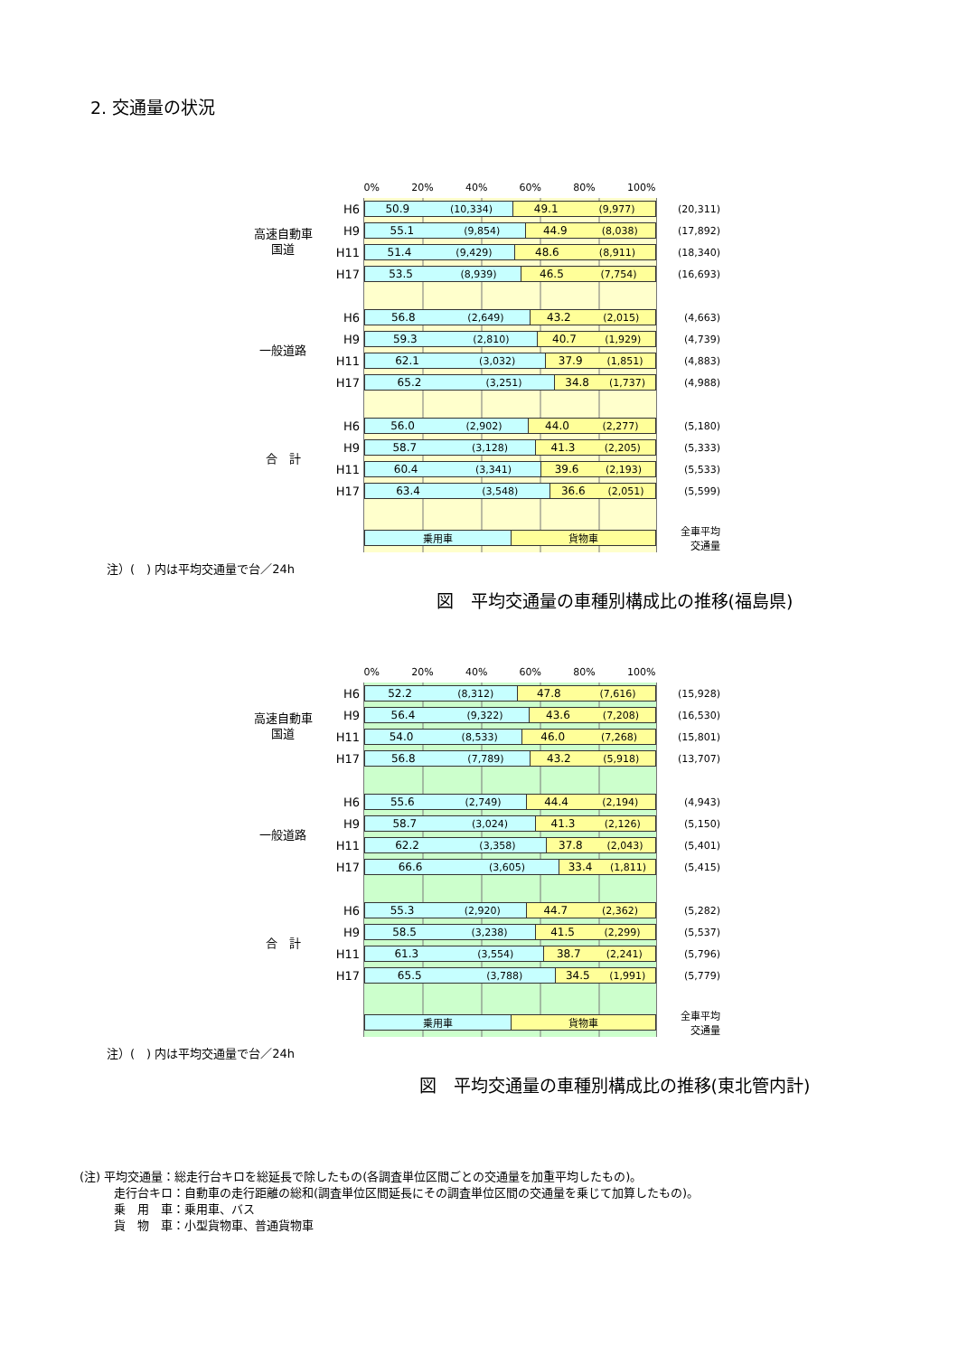2. 交通量の状況
| | | 0% 20% 40% 60% 80% 100% | |
| 高速自動車 国道 | H6 | 50.9 (10,334) 49.1 (9,977) | (20,311) |
| | H9 | 55.1 (9,854) 44.9 (8,038) | (17,892) |
| | H11 | 51.4 (9,429) 48.6 (8,911) | (18,340) |
| | H17 | 53.5 (8,939) 46.5 (7,754) | (16,693) |
| 一般道路 | H6 | 56.8 (2,649) 43.2 (2,015) | (4,663) |
| | H9 | 59.3 (2,810) 40.7 (1,929) | (4,739) |
| | H11 | 62.1 (3,032) 37.9 (1,851) | (4,883) |
| | H17 | 65.2 (3,251) 34.8 (1,737) | (4,988) |
| 合 計 | H6 | 56.0 (2,902) 44.0 (2,277) | (5,180) |
| | H9 | 58.7 (3,128) 41.3 (2,205) | (5,333) |
| | H11 | 60.4 (3,341) 39.6 (2,193) | (5,533) |
| | H17 | 63.4 (3,548) 36.6 (2,051) | (5,599) |
| | | 乗用車 貨物車 | 全車平均 交通量 |
注）(　) 内は平均交通量で台／24h
図　平均交通量の車種別構成比の推移(福島県)
| | | 0% 20% 40% 60% 80% 100% | |
| 高速自動車 国道 | H6 | 52.2 (8,312) 47.8 (7,616) | (15,928) |
| | H9 | 56.4 (9,322) 43.6 (7,208) | (16,530) |
| | H11 | 54.0 (8,533) 46.0 (7,268) | (15,801) |
| | H17 | 56.8 (7,789) 43.2 (5,918) | (13,707) |
| 一般道路 | H6 | 55.6 (2,749) 44.4 (2,194) | (4,943) |
| | H9 | 58.7 (3,024) 41.3 (2,126) | (5,150) |
| | H11 | 62.2 (3,358) 37.8 (2,043) | (5,401) |
| | H17 | 66.6 (3,605) 33.4 (1,811) | (5,415) |
| 合 計 | H6 | 55.3 (2,920) 44.7 (2,362) | (5,282) |
| | H9 | 58.5 (3,238) 41.5 (2,299) | (5,537) |
| | H11 | 61.3 (3,554) 38.7 (2,241) | (5,796) |
| | H17 | 65.5 (3,788) 34.5 (1,991) | (5,779) |
| | | 乗用車 貨物車 | 全車平均 交通量 |
注）(　) 内は平均交通量で台／24h
図　平均交通量の車種別構成比の推移(東北管内計)
(注) 平均交通量：総走行台キロを総延長で除したもの(各調査単位区間ごとの交通量を加重平均したもの)。
走行台キロ：自動車の走行距離の総和(調査単位区間延長にその調査単位区間の交通量を乗じて加算したもの)。
乗　用　車：乗用車、バス
貨　物　車：小型貨物車、普通貨物車